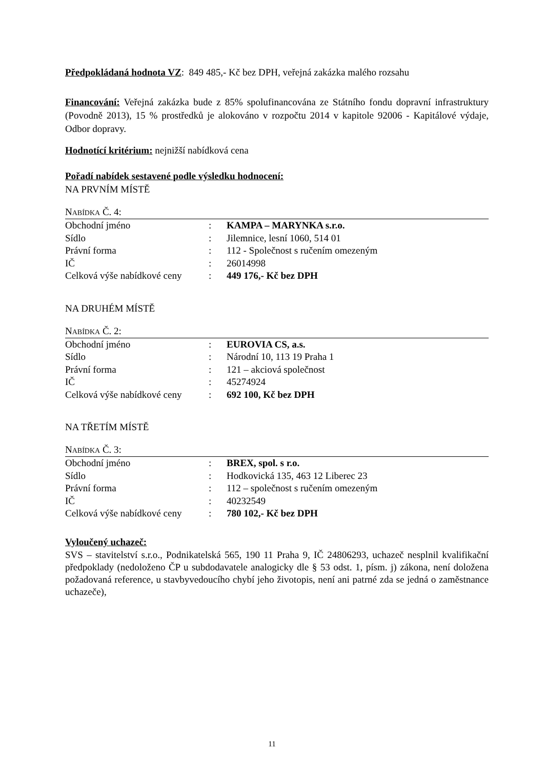Předpokládaná hodnota VZ: 849 485,- Kč bez DPH, veřejná zakázka malého rozsahu
Financování: Veřejná zakázka bude z 85% spolufinancována ze Státního fondu dopravní infrastruktury (Povodně 2013), 15 % prostředků je alokováno v rozpočtu 2014 v kapitole 92006 - Kapitálové výdaje, Odbor dopravy.
Hodnotící kritérium: nejnižší nabídková cena
Pořadí nabídek sestavené podle výsledku hodnocení:
NA PRVNÍM MÍSTĚ
NABÍDKA Č. 4:
| Obchodní jméno | : | KAMPA – MARYNKA s.r.o. |
| Sídlo | : | Jilemnice, lesní 1060, 514 01 |
| Právní forma | : | 112 - Společnost s ručením omezeným |
| IČ | : | 26014998 |
| Celková výše nabídkové ceny | : | 449 176,- Kč bez DPH |
NA DRUHÉM MÍSTĚ
NABÍDKA Č. 2:
| Obchodní jméno | : | EUROVIA CS, a.s. |
| Sídlo | : | Národní 10, 113 19 Praha 1 |
| Právní forma | : | 121 – akciová společnost |
| IČ | : | 45274924 |
| Celková výše nabídkové ceny | : | 692 100, Kč bez DPH |
NA TŘETÍM MÍSTĚ
NABÍDKA Č. 3:
| Obchodní jméno | : | BREX, spol. s r.o. |
| Sídlo | : | Hodkovická 135, 463 12 Liberec 23 |
| Právní forma | : | 112 – společnost s ručením omezeným |
| IČ | : | 40232549 |
| Celková výše nabídkové ceny | : | 780 102,- Kč bez DPH |
Vyloučený uchazeč:
SVS – stavitelství s.r.o., Podnikatelská 565, 190 11 Praha 9, IČ 24806293, uchazeč nesplnil kvalifikační předpoklady (nedoloženo ČP u subdodavatele analogicky dle § 53 odst. 1, písm. j) zákona, není doložena požadovaná reference, u stavbyvedoucího chybí jeho životopis, není ani patrné zda se jedná o zaměstnance uchazeče),
11